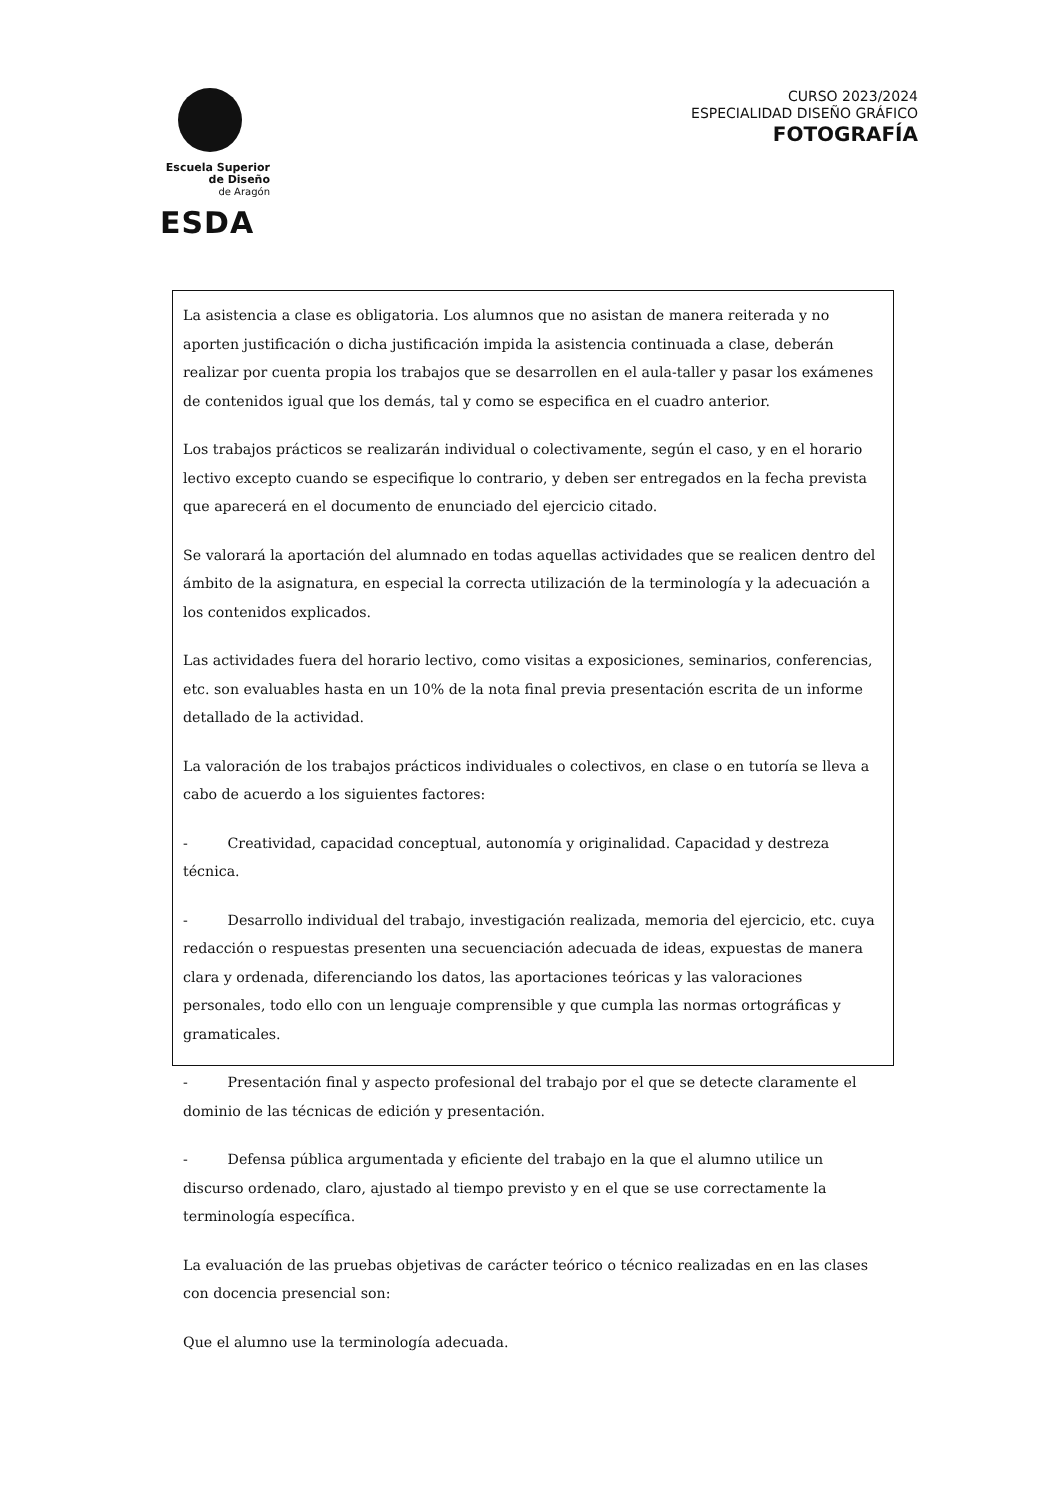Escuela Superior
de Diseño
de Aragón
ESDA
CURSO 2023/2024
ESPECIALIDAD DISEÑO GRÁFICO
FOTOGRAFÍA
La asistencia a clase es obligatoria. Los alumnos que no asistan de manera reiterada y no aporten justificación o dicha justificación impida la asistencia continuada a clase, deberán realizar por cuenta propia los trabajos que se desarrollen en el aula-taller y pasar los exámenes de contenidos igual que los demás, tal y como se especifica en el cuadro anterior.
Los trabajos prácticos se realizarán individual o colectivamente, según el caso, y en el horario lectivo excepto cuando se especifique lo contrario, y deben ser entregados en la fecha prevista que aparecerá en el documento de enunciado del ejercicio citado.
Se valorará la aportación del alumnado en todas aquellas actividades que se realicen dentro del ámbito de la asignatura, en especial la correcta utilización de la terminología y la adecuación a los contenidos explicados.
Las actividades fuera del horario lectivo, como visitas a exposiciones, seminarios, conferencias, etc. son evaluables hasta en un 10% de la nota final previa presentación escrita de un informe detallado de la actividad.
La valoración de los trabajos prácticos individuales o colectivos, en clase o en tutoría se lleva a cabo de acuerdo a los siguientes factores:
- Creatividad, capacidad conceptual, autonomía y originalidad. Capacidad y destreza técnica.
- Desarrollo individual del trabajo, investigación realizada, memoria del ejercicio, etc. cuya redacción o respuestas presenten una secuenciación adecuada de ideas, expuestas de manera clara y ordenada, diferenciando los datos, las aportaciones teóricas y las valoraciones personales, todo ello con un lenguaje comprensible y que cumpla las normas ortográficas y gramaticales.
- Presentación final y aspecto profesional del trabajo por el que se detecte claramente el dominio de las técnicas de edición y presentación.
- Defensa pública argumentada y eficiente del trabajo en la que el alumno utilice un discurso ordenado, claro, ajustado al tiempo previsto y en el que se use correctamente la terminología específica.
La evaluación de las pruebas objetivas de carácter teórico o técnico realizadas en en las clases con docencia presencial son:
Que el alumno use la terminología adecuada.